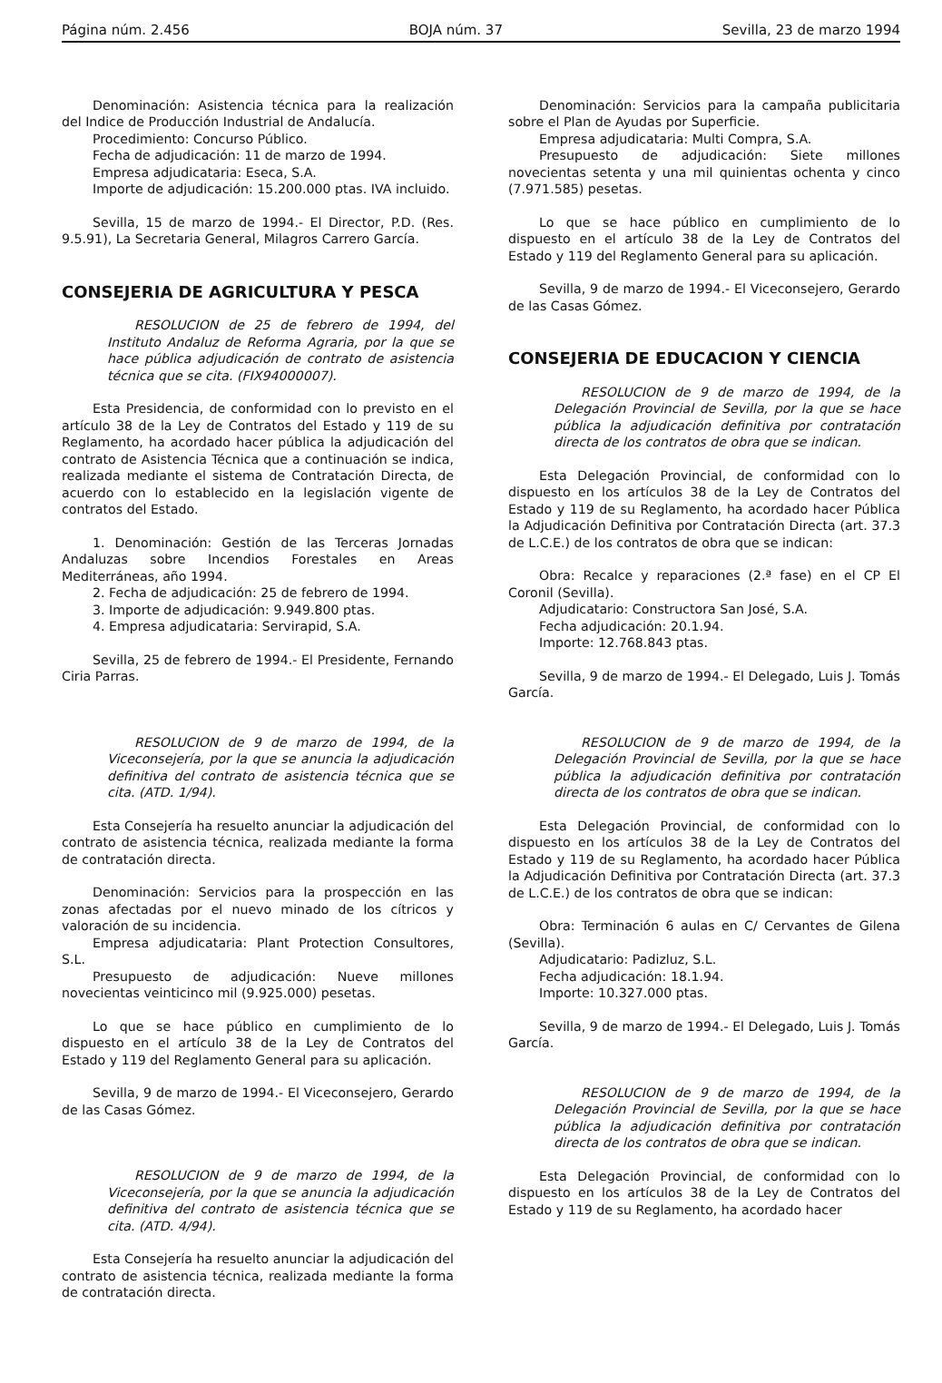Página núm. 2.456 BOJA núm. 37 Sevilla, 23 de marzo 1994
Denominación: Asistencia técnica para la realización del Indice de Producción Industrial de Andalucía.
Procedimiento: Concurso Público.
Fecha de adjudicación: 11 de marzo de 1994.
Empresa adjudicataria: Eseca, S.A.
Importe de adjudicación: 15.200.000 ptas. IVA incluido.
Sevilla, 15 de marzo de 1994.- El Director, P.D. (Res. 9.5.91), La Secretaria General, Milagros Carrero García.
CONSEJERIA DE AGRICULTURA Y PESCA
RESOLUCION de 25 de febrero de 1994, del Instituto Andaluz de Reforma Agraria, por la que se hace pública adjudicación de contrato de asistencia técnica que se cita. (FIX94000007).
Esta Presidencia, de conformidad con lo previsto en el artículo 38 de la Ley de Contratos del Estado y 119 de su Reglamento, ha acordado hacer pública la adjudicación del contrato de Asistencia Técnica que a continuación se indica, realizada mediante el sistema de Contratación Directa, de acuerdo con lo establecido en la legislación vigente de contratos del Estado.
1. Denominación: Gestión de las Terceras Jornadas Andaluzas sobre Incendios Forestales en Areas Mediterráneas, año 1994.
2. Fecha de adjudicación: 25 de febrero de 1994.
3. Importe de adjudicación: 9.949.800 ptas.
4. Empresa adjudicataria: Servirapid, S.A.
Sevilla, 25 de febrero de 1994.- El Presidente, Fernando Ciria Parras.
RESOLUCION de 9 de marzo de 1994, de la Viceconsejería, por la que se anuncia la adjudicación definitiva del contrato de asistencia técnica que se cita. (ATD. 1/94).
Esta Consejería ha resuelto anunciar la adjudicación del contrato de asistencia técnica, realizada mediante la forma de contratación directa.
Denominación: Servicios para la prospección en las zonas afectadas por el nuevo minado de los cítricos y valoración de su incidencia.
Empresa adjudicataria: Plant Protection Consultores, S.L.
Presupuesto de adjudicación: Nueve millones novecientas veinticinco mil (9.925.000) pesetas.
Lo que se hace público en cumplimiento de lo dispuesto en el artículo 38 de la Ley de Contratos del Estado y 119 del Reglamento General para su aplicación.
Sevilla, 9 de marzo de 1994.- El Viceconsejero, Gerardo de las Casas Gómez.
RESOLUCION de 9 de marzo de 1994, de la Viceconsejería, por la que se anuncia la adjudicación definitiva del contrato de asistencia técnica que se cita. (ATD. 4/94).
Esta Consejería ha resuelto anunciar la adjudicación del contrato de asistencia técnica, realizada mediante la forma de contratación directa.
Denominación: Servicios para la campaña publicitaria sobre el Plan de Ayudas por Superficie.
Empresa adjudicataria: Multi Compra, S.A.
Presupuesto de adjudicación: Siete millones novecientas setenta y una mil quinientas ochenta y cinco (7.971.585) pesetas.
Lo que se hace público en cumplimiento de lo dispuesto en el artículo 38 de la Ley de Contratos del Estado y 119 del Reglamento General para su aplicación.
Sevilla, 9 de marzo de 1994.- El Viceconsejero, Gerardo de las Casas Gómez.
CONSEJERIA DE EDUCACION Y CIENCIA
RESOLUCION de 9 de marzo de 1994, de la Delegación Provincial de Sevilla, por la que se hace pública la adjudicación definitiva por contratación directa de los contratos de obra que se indican.
Esta Delegación Provincial, de conformidad con lo dispuesto en los artículos 38 de la Ley de Contratos del Estado y 119 de su Reglamento, ha acordado hacer Pública la Adjudicación Definitiva por Contratación Directa (art. 37.3 de L.C.E.) de los contratos de obra que se indican:
Obra: Recalce y reparaciones (2.ª fase) en el CP El Coronil (Sevilla).
Adjudicatario: Constructora San José, S.A.
Fecha adjudicación: 20.1.94.
Importe: 12.768.843 ptas.
Sevilla, 9 de marzo de 1994.- El Delegado, Luis J. Tomás García.
RESOLUCION de 9 de marzo de 1994, de la Delegación Provincial de Sevilla, por la que se hace pública la adjudicación definitiva por contratación directa de los contratos de obra que se indican.
Esta Delegación Provincial, de conformidad con lo dispuesto en los artículos 38 de la Ley de Contratos del Estado y 119 de su Reglamento, ha acordado hacer Pública la Adjudicación Definitiva por Contratación Directa (art. 37.3 de L.C.E.) de los contratos de obra que se indican:
Obra: Terminación 6 aulas en C/ Cervantes de Gilena (Sevilla).
Adjudicatario: Padizluz, S.L.
Fecha adjudicación: 18.1.94.
Importe: 10.327.000 ptas.
Sevilla, 9 de marzo de 1994.- El Delegado, Luis J. Tomás García.
RESOLUCION de 9 de marzo de 1994, de la Delegación Provincial de Sevilla, por la que se hace pública la adjudicación definitiva por contratación directa de los contratos de obra que se indican.
Esta Delegación Provincial, de conformidad con lo dispuesto en los artículos 38 de la Ley de Contratos del Estado y 119 de su Reglamento, ha acordado hacer